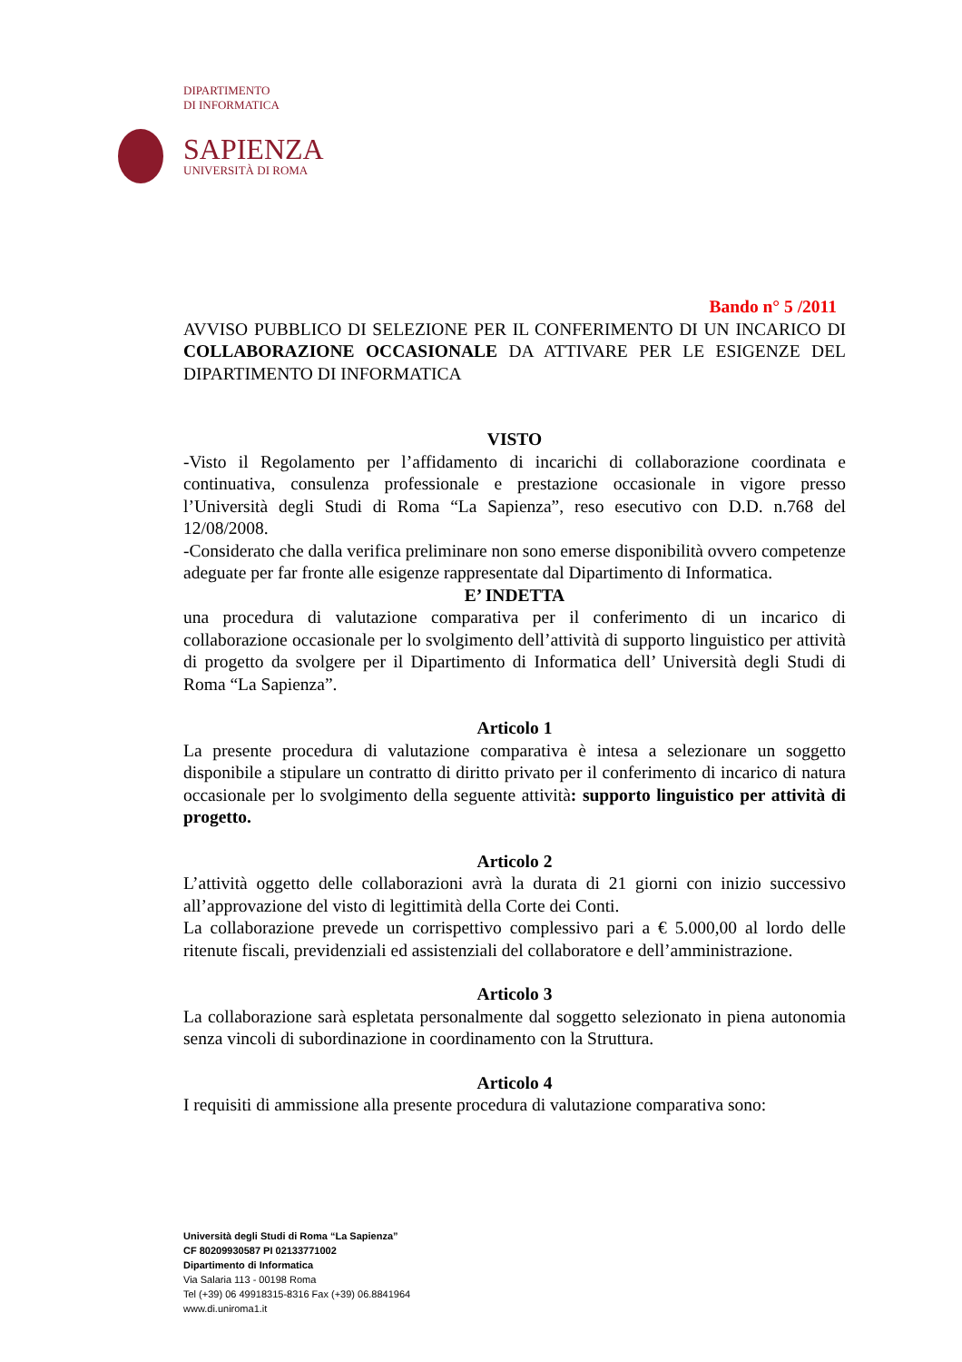DIPARTIMENTO
DI INFORMATICA
SAPIENZA
UNIVERSITÀ DI ROMA
Bando n° 5 /2011
AVVISO PUBBLICO DI SELEZIONE PER IL CONFERIMENTO DI UN INCARICO DI COLLABORAZIONE OCCASIONALE DA ATTIVARE PER LE ESIGENZE DEL DIPARTIMENTO DI INFORMATICA
VISTO
-Visto il Regolamento per l’affidamento di incarichi di collaborazione coordinata e continuativa, consulenza professionale e prestazione occasionale in vigore presso l’Università degli Studi di Roma “La Sapienza”, reso esecutivo con D.D. n.768 del 12/08/2008.
-Considerato che dalla verifica preliminare non sono emerse disponibilità ovvero competenze adeguate per far fronte alle esigenze rappresentate dal Dipartimento di Informatica.
E’ INDETTA
una procedura di valutazione comparativa per il conferimento di un incarico di collaborazione occasionale per lo svolgimento dell’attività di supporto linguistico per attività di progetto da svolgere per il Dipartimento di Informatica dell’ Università degli Studi di Roma “La Sapienza”.
Articolo 1
La presente procedura di valutazione comparativa è intesa a selezionare un soggetto disponibile a stipulare un contratto di diritto privato per il conferimento di incarico di natura occasionale per lo svolgimento della seguente attività: supporto linguistico per attività di progetto.
Articolo 2
L’attività oggetto delle collaborazioni avrà la durata di 21 giorni con inizio successivo all’approvazione del visto di legittimità della Corte dei Conti.
La collaborazione prevede un corrispettivo complessivo pari a € 5.000,00 al lordo delle ritenute fiscali, previdenziali ed assistenziali del collaboratore e dell’amministrazione.
Articolo 3
La collaborazione sarà espletata personalmente dal soggetto selezionato in piena autonomia senza vincoli di subordinazione in coordinamento con la Struttura.
Articolo 4
I requisiti di ammissione alla presente procedura di valutazione comparativa sono:
Università degli Studi di Roma “La Sapienza”
CF 80209930587 PI 02133771002
Dipartimento di Informatica
Via Salaria 113 - 00198 Roma
Tel (+39) 06 49918315-8316 Fax (+39) 06.8841964
www.di.uniroma1.it